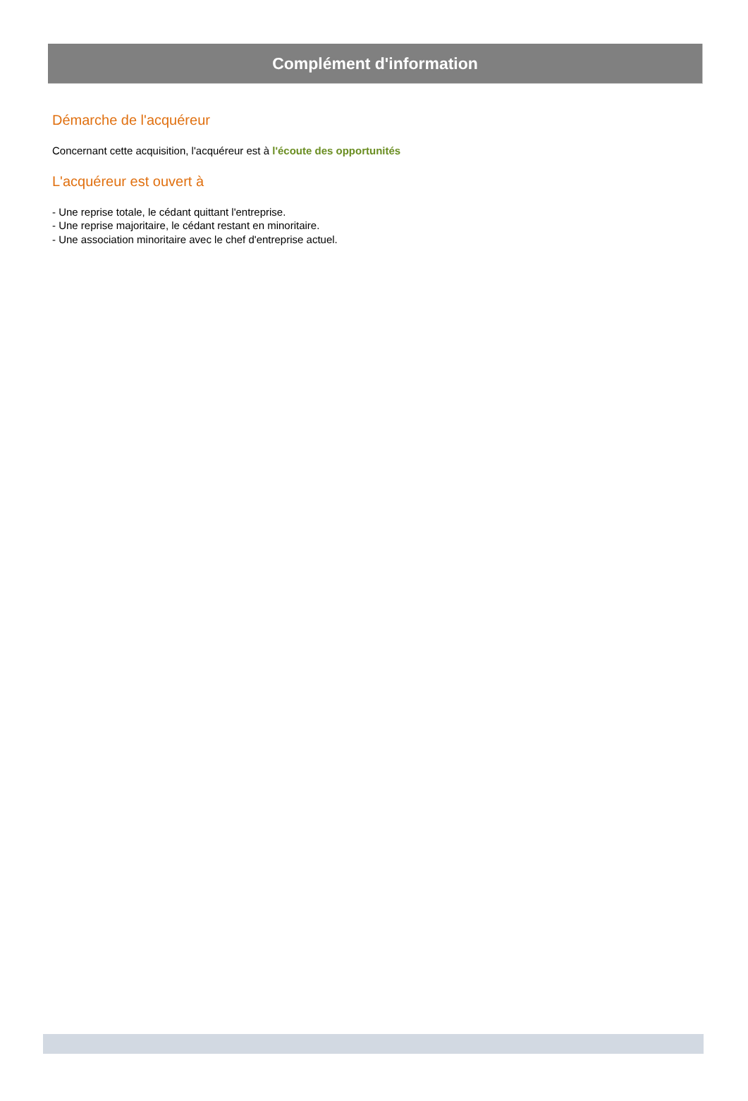Complément d'information
Démarche de l'acquéreur
Concernant cette acquisition, l'acquéreur est à l'écoute des opportunités
L'acquéreur est ouvert à
- Une reprise totale, le cédant quittant l'entreprise.
- Une reprise majoritaire, le cédant restant en minoritaire.
- Une association minoritaire avec le chef d'entreprise actuel.